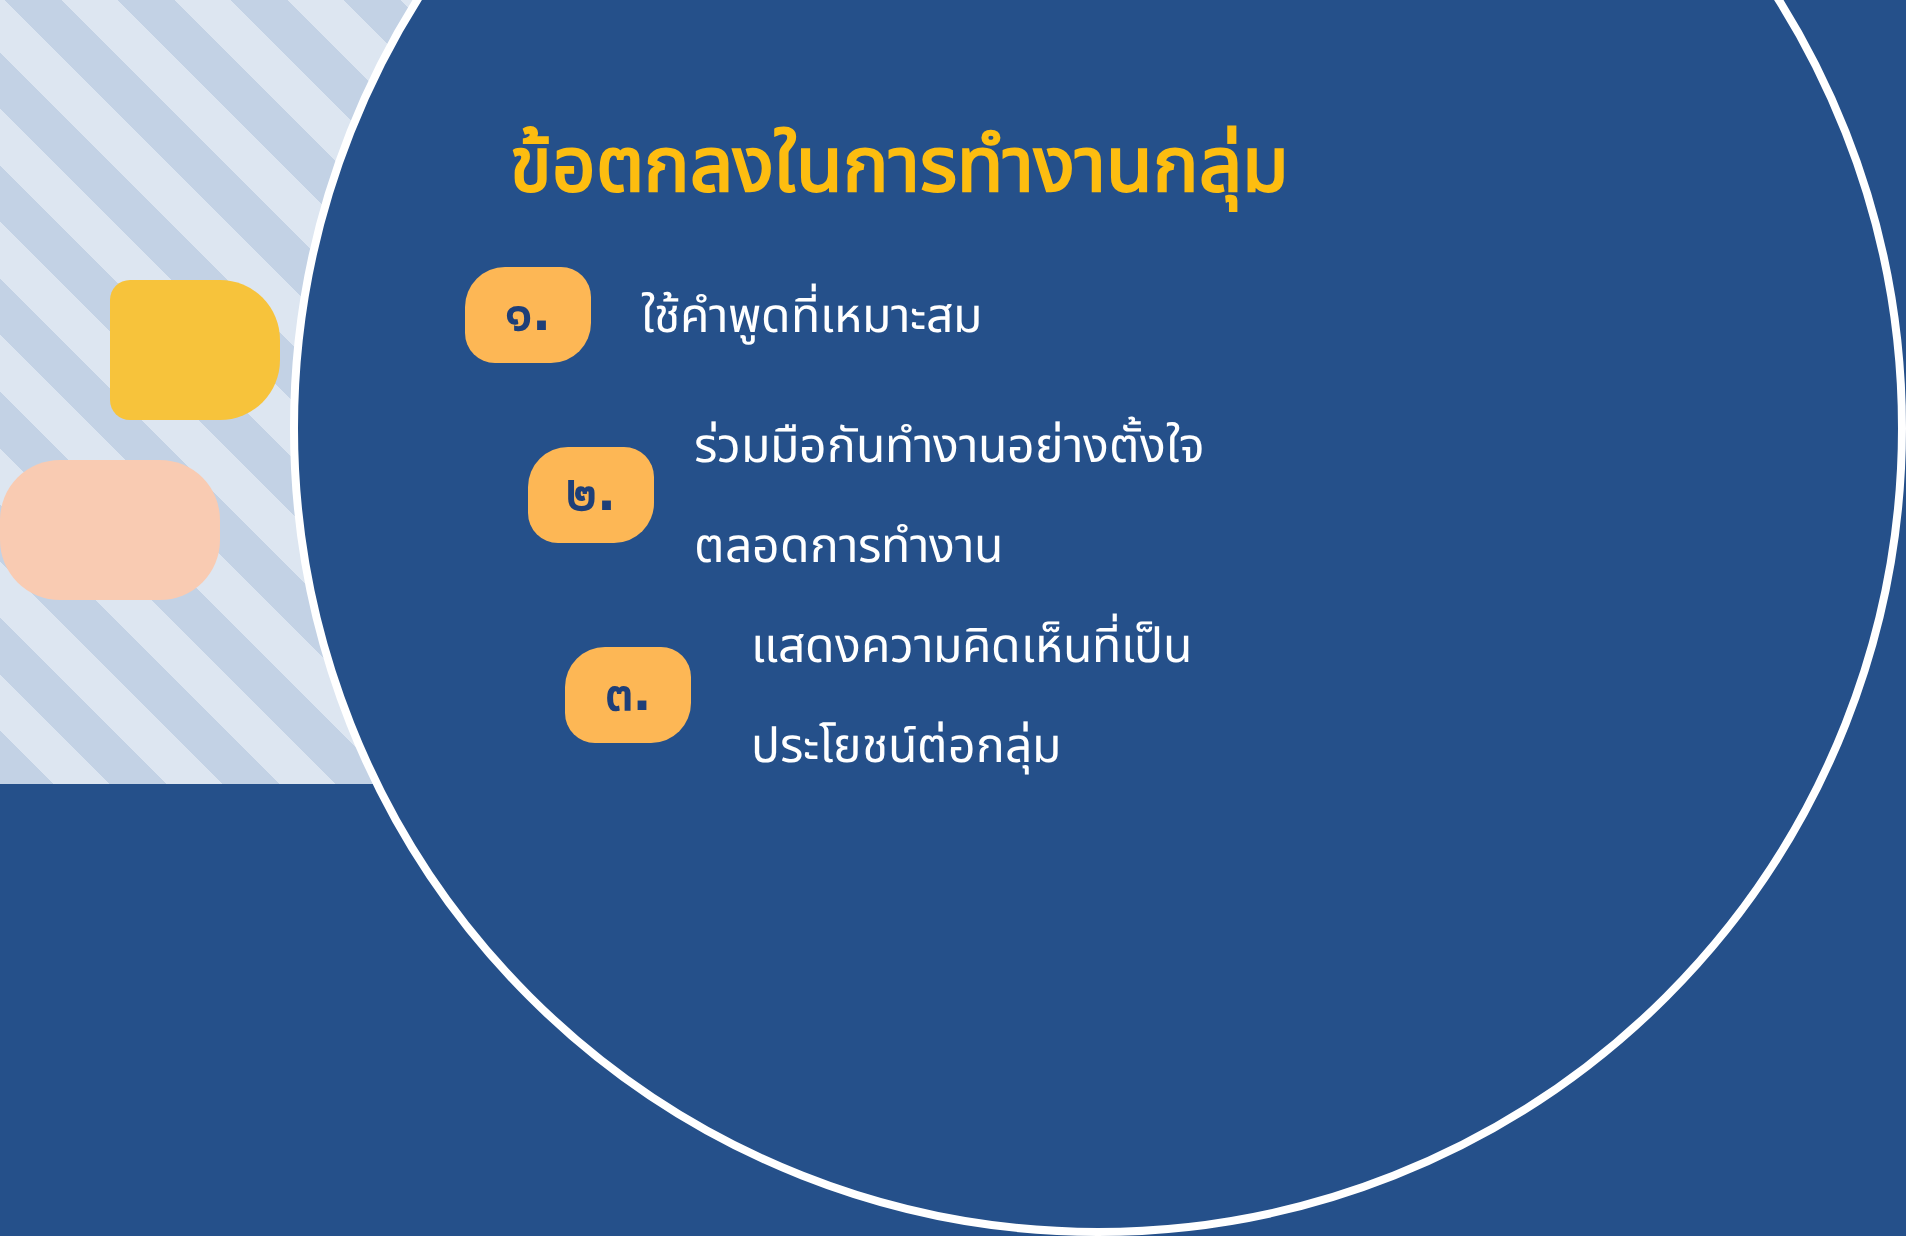ข้อตกลงในการทำงานกลุ่ม
๑.
ใช้คำพูดที่เหมาะสม
๒.
ร่วมมือกันทำงานอย่างตั้งใจ
ตลอดการทำงาน
๓.
แสดงความคิดเห็นที่เป็น
ประโยชน์ต่อกลุ่ม